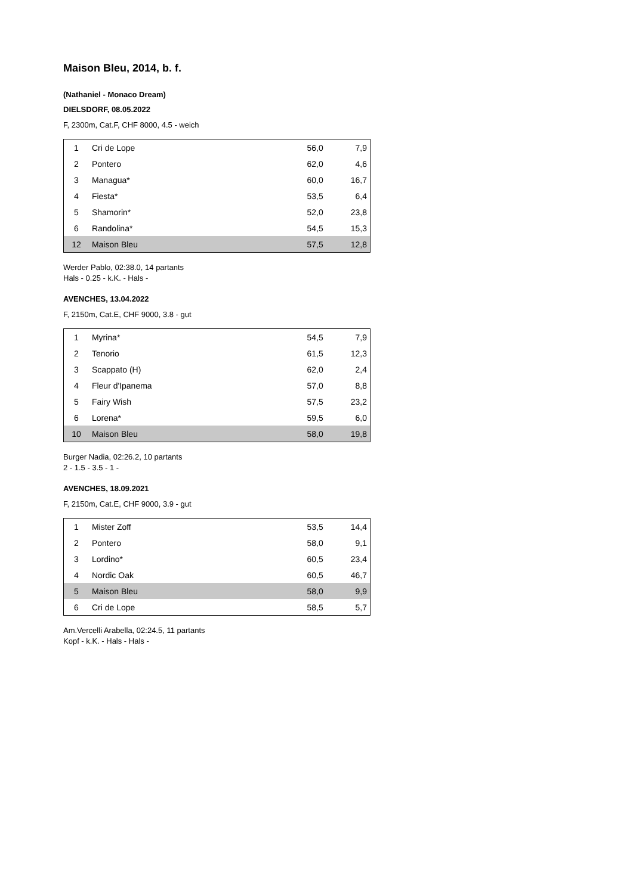Maison Bleu, 2014, b. f.
(Nathaniel - Monaco Dream)
DIELSDORF, 08.05.2022
F, 2300m, Cat.F, CHF 8000, 4.5 - weich
| 1 | Cri de Lope | 56,0 | 7,9 |
| 2 | Pontero | 62,0 | 4,6 |
| 3 | Managua* | 60,0 | 16,7 |
| 4 | Fiesta* | 53,5 | 6,4 |
| 5 | Shamorin* | 52,0 | 23,8 |
| 6 | Randolina* | 54,5 | 15,3 |
| 12 | Maison Bleu | 57,5 | 12,8 |
Werder Pablo, 02:38.0, 14 partants
Hals - 0.25 - k.K. - Hals -
AVENCHES, 13.04.2022
F, 2150m, Cat.E, CHF 9000, 3.8 - gut
| 1 | Myrina* | 54,5 | 7,9 |
| 2 | Tenorio | 61,5 | 12,3 |
| 3 | Scappato (H) | 62,0 | 2,4 |
| 4 | Fleur d'Ipanema | 57,0 | 8,8 |
| 5 | Fairy Wish | 57,5 | 23,2 |
| 6 | Lorena* | 59,5 | 6,0 |
| 10 | Maison Bleu | 58,0 | 19,8 |
Burger Nadia, 02:26.2, 10 partants
2 - 1.5 - 3.5 - 1 -
AVENCHES, 18.09.2021
F, 2150m, Cat.E, CHF 9000, 3.9 - gut
| 1 | Mister Zoff | 53,5 | 14,4 |
| 2 | Pontero | 58,0 | 9,1 |
| 3 | Lordino* | 60,5 | 23,4 |
| 4 | Nordic Oak | 60,5 | 46,7 |
| 5 | Maison Bleu | 58,0 | 9,9 |
| 6 | Cri de Lope | 58,5 | 5,7 |
Am.Vercelli Arabella, 02:24.5, 11 partants
Kopf - k.K. - Hals - Hals -